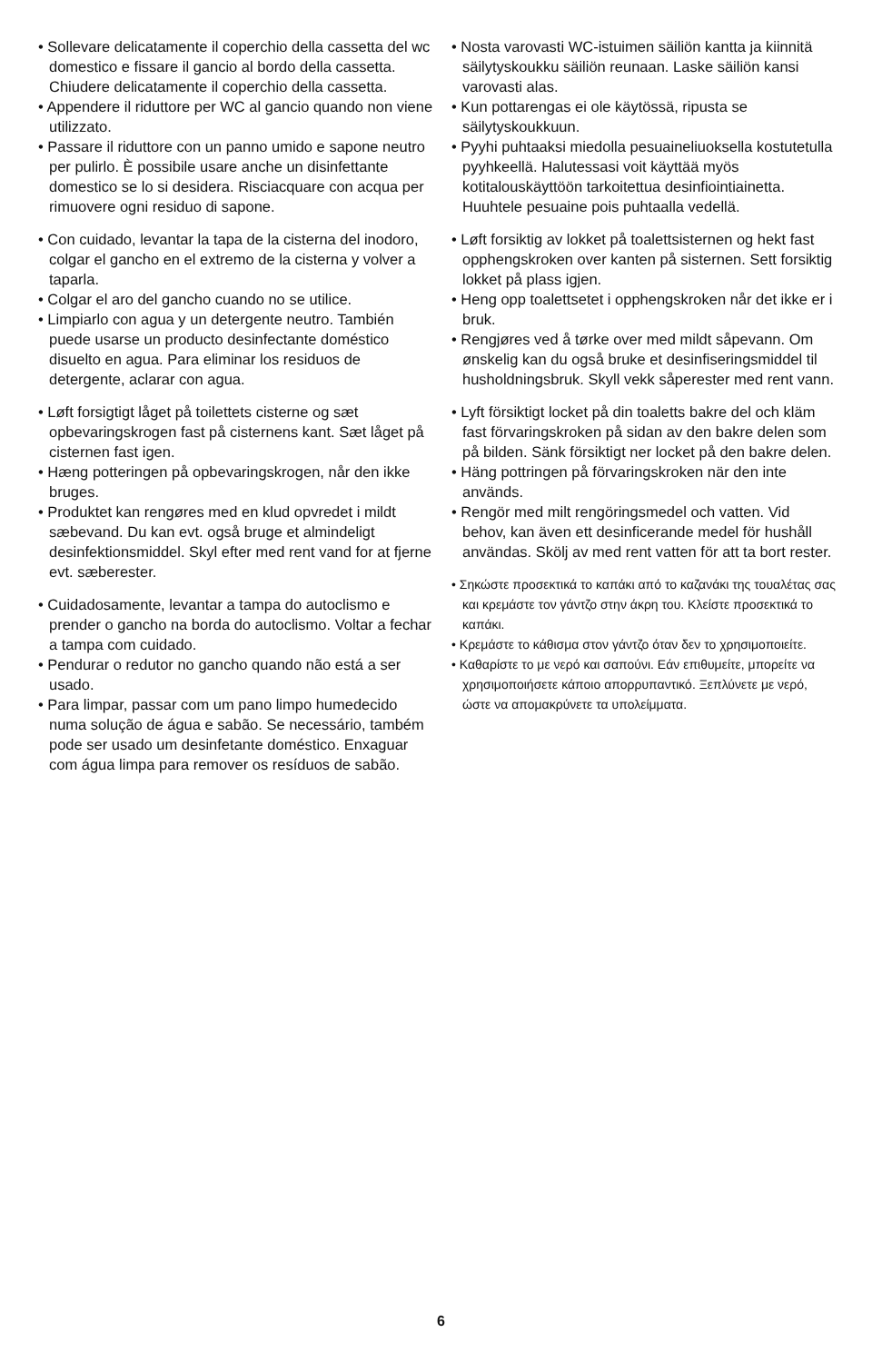• Sollevare delicatamente il coperchio della cassetta del wc domestico e fissare il gancio al bordo della cassetta. Chiudere delicatamente il coperchio della cassetta.
• Appendere il riduttore per WC al gancio quando non viene utilizzato.
• Passare il riduttore con un panno umido e sapone neutro per pulirlo. È possibile usare anche un disinfettante domestico se lo si desidera. Risciacquare con acqua per rimuovere ogni residuo di sapone.
• Con cuidado, levantar la tapa de la cisterna del inodoro, colgar el gancho en el extremo de la cisterna y volver a taparla.
• Colgar el aro del gancho cuando no se utilice.
• Limpiarlo con agua y un detergente neutro. También puede usarse un producto desinfectante doméstico disuelto en agua. Para eliminar los residuos de detergente, aclarar con agua.
• Løft forsigtigt låget på toilettets cisterne og sæt opbevaringskrogen fast på cisternens kant. Sæt låget på cisternen fast igen.
• Hæng potteringen på opbevaringskrogen, når den ikke bruges.
• Produktet kan rengøres med en klud opvredet i mildt sæbevand. Du kan evt. også bruge et almindeligt desinfektionsmiddel. Skyl efter med rent vand for at fjerne evt. sæberester.
• Cuidadosamente, levantar a tampa do autoclismo e prender o gancho na borda do autoclismo. Voltar a fechar a tampa com cuidado.
• Pendurar o redutor no gancho quando não está a ser usado.
• Para limpar, passar com um pano limpo humedecido numa solução de água e sabão. Se necessário, também pode ser usado um desinfetante doméstico. Enxaguar com água limpa para remover os resíduos de sabão.
• Nosta varovasti WC-istuimen säiliön kantta ja kiinnitä säilytyskoukku säiliön reunaan. Laske säiliön kansi varovasti alas.
• Kun pottarengas ei ole käytössä, ripusta se säilytyskoukkuun.
• Pyyhi puhtaaksi miedolla pesuaineliuoksella kostutetulla pyyhkeellä. Halutessasi voit käyttää myös kotitalouskäyttöön tarkoitettua desinfiointiainetta. Huuhtele pesuaine pois puhtaalla vedellä.
• Løft forsiktig av lokket på toalettsisternen og hekt fast opphengskroken over kanten på sisternen. Sett forsiktig lokket på plass igjen.
• Heng opp toalettsetet i opphengskroken når det ikke er i bruk.
• Rengjøres ved å tørke over med mildt såpevann. Om ønskelig kan du også bruke et desinfiseringsmiddel til husholdningsbruk. Skyll vekk såperester med rent vann.
• Lyft försiktigt locket på din toaletts bakre del och kläm fast förvaringskroken på sidan av den bakre delen som på bilden. Sänk försiktigt ner locket på den bakre delen.
• Häng pottringen på förvaringskroken när den inte används.
• Rengör med milt rengöringsmedel och vatten. Vid behov, kan även ett desinficerande medel för hushåll användas. Skölj av med rent vatten för att ta bort rester.
• Σηκώστε προσεκτικά το καπάκι από το καζανάκι της τουαλέτας σας και κρεμάστε τον γάντζο στην άκρη του. Κλείστε προσεκτικά το καπάκι.
• Κρεμάστε το κάθισμα στον γάντζο όταν δεν το χρησιμοποιείτε.
• Καθαρίστε το με νερό και σαπούνι. Εάν επιθυμείτε, μπορείτε να χρησιμοποιήσετε κάποιο απορρυπαντικό. Ξεπλύνετε με νερό, ώστε να απομακρύνετε τα υπολείμματα.
6